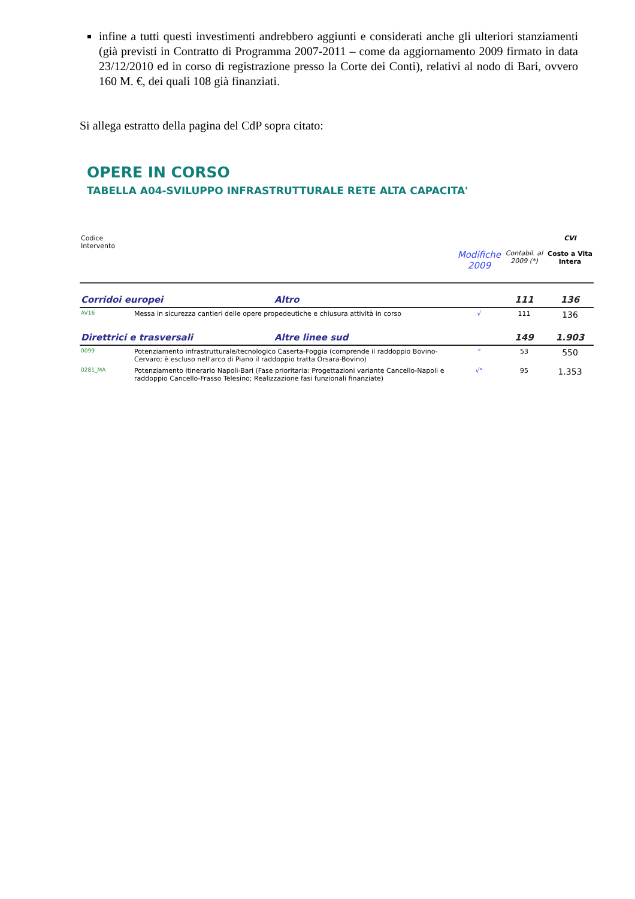infine a tutti questi investimenti andrebbero aggiunti e considerati anche gli ulteriori stanziamenti (già previsti in Contratto di Programma 2007-2011 – come da aggiornamento 2009 firmato in data 23/12/2010 ed in corso di registrazione presso la Corte dei Conti), relativi al nodo di Bari, ovvero 160 M. €, dei quali 108 già finanziati.
Si allega estratto della pagina del CdP sopra citato:
OPERE IN CORSO
TABELLA A04-SVILUPPO INFRASTRUTTURALE RETE ALTA CAPACITA'
| Codice Intervento | | | Modifiche 2009 | Contabil. al 2009 (*) | CVI Costo a Vita Intera |
| --- | --- | --- | --- | --- | --- |
| Corridoi europei | | Altro | | 111 | 136 |
| AV16 | Messa in sicurezza cantieri delle opere propedeutiche e chiusura attività in corso | | √ | 111 | 136 |
| Direttrici e trasversali | | Altre linee sud | | 149 | 1.903 |
| 0099 | Potenziamento infrastrutturale/tecnologico Caserta-Foggia (comprende il raddoppio Bovino-Cervaro; è escluso nell'arco di Piano il raddoppio tratta Orsara-Bovino) | | ° | 53 | 550 |
| 0281_MA | Potenziamento itinerario Napoli-Bari (Fase prioritaria: Progettazioni variante Cancello-Napoli e raddoppio Cancello-Frasso Telesino; Realizzazione fasi funzionali finanziate) | | √° | 95 | 1.353 |